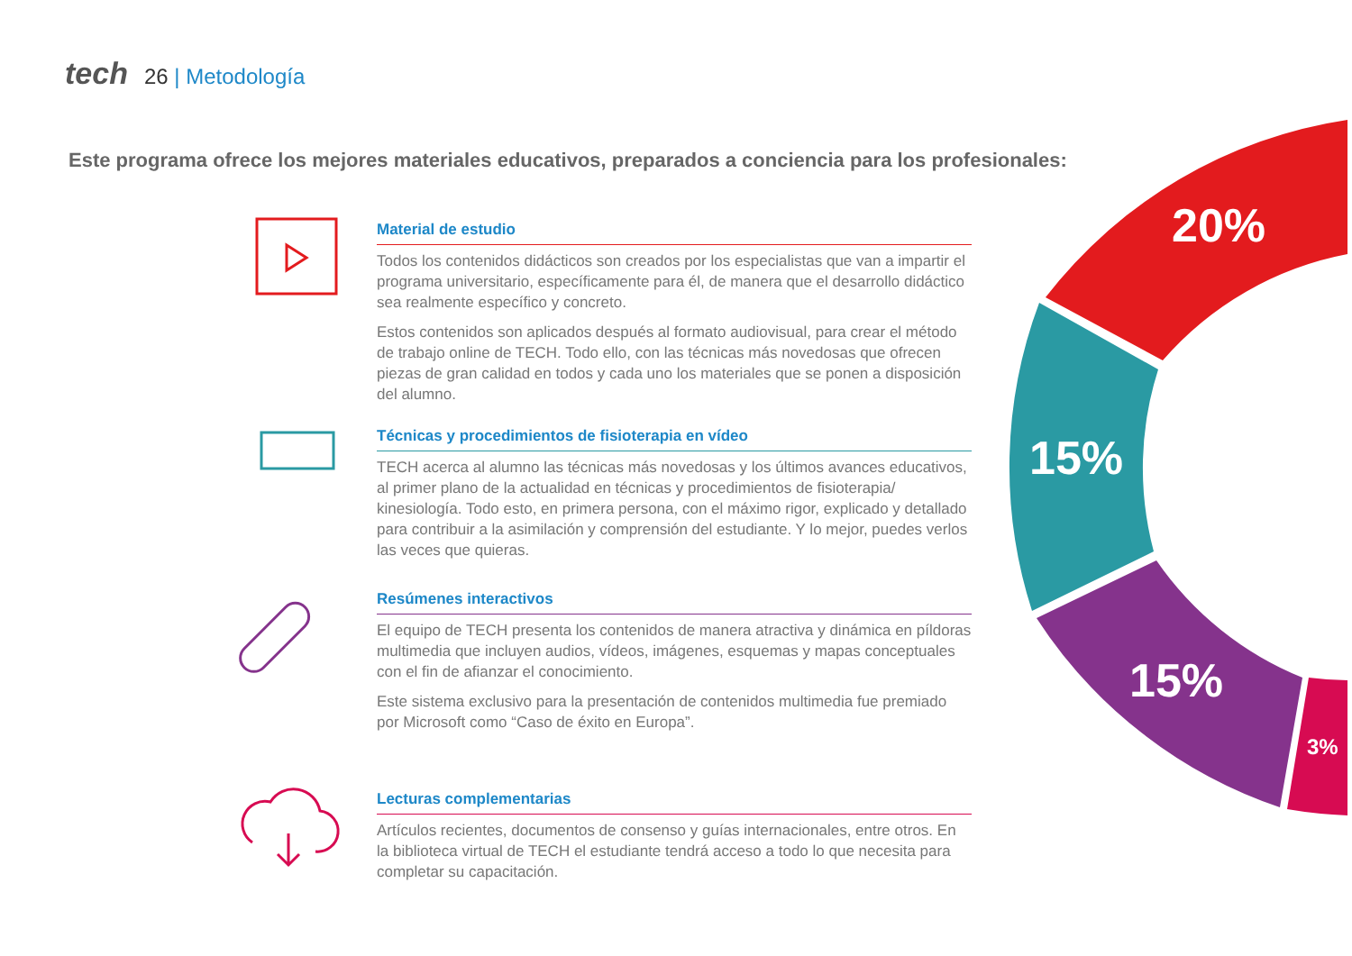tech 26 | Metodología
Este programa ofrece los mejores materiales educativos, preparados a conciencia para los profesionales:
20%
15%
15%
3%
Material de estudio
Todos los contenidos didácticos son creados por los especialistas que van a impartir el programa universitario, específicamente para él, de manera que el desarrollo didáctico sea realmente específico y concreto.
Estos contenidos son aplicados después al formato audiovisual, para crear el método de trabajo online de TECH. Todo ello, con las técnicas más novedosas que ofrecen piezas de gran calidad en todos y cada uno los materiales que se ponen a disposición del alumno.
Técnicas y procedimientos de fisioterapia en vídeo
TECH acerca al alumno las técnicas más novedosas y los últimos avances educativos, al primer plano de la actualidad en técnicas y procedimientos de fisioterapia/ kinesiología. Todo esto, en primera persona, con el máximo rigor, explicado y detallado para contribuir a la asimilación y comprensión del estudiante. Y lo mejor, puedes verlos las veces que quieras.
Resúmenes interactivos
El equipo de TECH presenta los contenidos de manera atractiva y dinámica en píldoras multimedia que incluyen audios, vídeos, imágenes, esquemas y mapas conceptuales con el fin de afianzar el conocimiento.
Este sistema exclusivo para la presentación de contenidos multimedia fue premiado por Microsoft como “Caso de éxito en Europa”.
Lecturas complementarias
Artículos recientes, documentos de consenso y guías internacionales, entre otros. En la biblioteca virtual de TECH el estudiante tendrá acceso a todo lo que necesita para completar su capacitación.